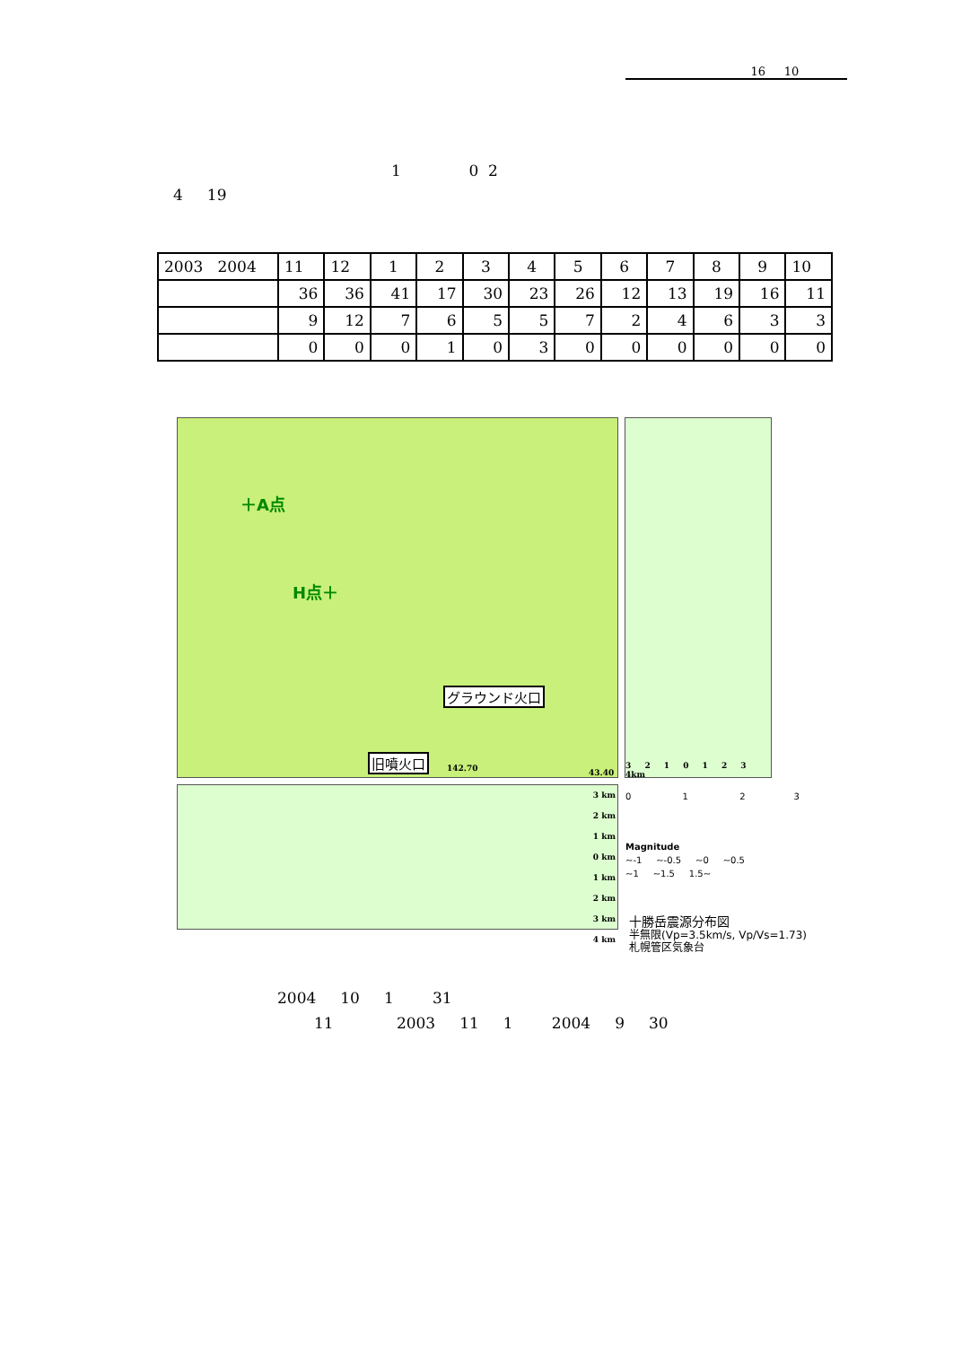16 10
1 0 2
4 19
| 2003 2004 | 11 | 12 | 1 | 2 | 3 | 4 | 5 | 6 | 7 | 8 | 9 | 10 |
| | 36 | 36 | 41 | 17 | 30 | 23 | 26 | 12 | 13 | 19 | 16 | 11 |
| | 9 | 12 | 7 | 6 | 5 | 5 | 7 | 2 | 4 | 6 | 3 | 3 |
| | 0 | 0 | 0 | 1 | 0 | 3 | 0 | 0 | 0 | 0 | 0 | 0 |
＋A点
H点＋
グラウンド火口
旧噴火口
142.70 43.40
3 2 1 0 1 2 3 4km
3 km
2 km
1 km
0 km
1 km
2 km
3 km
4 km
0 1 2 3
Magnitude
~-1 ~-0.5 ~0 ~0.5
~1 ~1.5 1.5~
十勝岳震源分布図
半無限(Vp=3.5km/s, Vp/Vs=1.73)
札幌管区気象台
2004 10 1 31
11 2003 11 1 2004 9 30